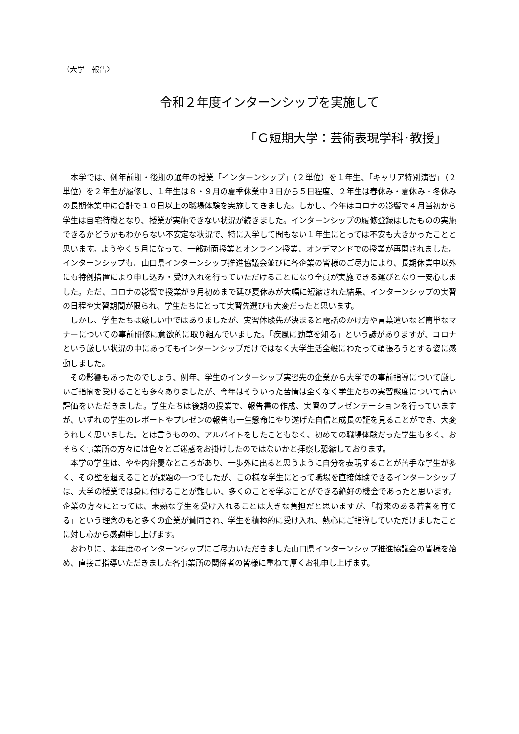〈大学　報告〉
令和２年度インターンシップを実施して
「Ｇ短期大学：芸術表現学科･教授」
本学では、例年前期・後期の通年の授業「インターンシップ」（２単位）を１年生、「キャリア特別演習」（２単位）を２年生が履修し、１年生は８・９月の夏季休業中３日から５日程度、２年生は春休み・夏休み・冬休みの長期休業中に合計で１０日以上の職場体験を実施してきました。しかし、今年はコロナの影響で４月当初から学生は自宅待機となり、授業が実施できない状況が続きました。インターンシップの履修登録はしたものの実施できるかどうかもわからない不安定な状況で、特に入学して間もない１年生にとっては不安も大きかったことと思います。ようやく５月になって、一部対面授業とオンライン授業、オンデマンドでの授業が再開されました。インターンシップも、山口県インターンシップ推進協議会並びに各企業の皆様のご尽力により、長期休業中以外にも特例措置により申し込み・受け入れを行っていただけることになり全員が実施できる運びとなり一安心しました。ただ、コロナの影響で授業が９月初めまで延び夏休みが大幅に短縮された結果、インターンシップの実習の日程や実習期間が限られ、学生たちにとって実習先選びも大変だったと思います。
しかし、学生たちは厳しい中ではありましたが、実習体験先が決まると電話のかけ方や言葉遣いなど簡単なマナーについての事前研修に意欲的に取り組んでいました。「疾風に勁草を知る」という諺がありますが、コロナという厳しい状況の中にあってもインターンシップだけではなく大学生活全般にわたって頑張ろうとする姿に感動しました。
その影響もあったのでしょう、例年、学生のインターシップ実習先の企業から大学での事前指導について厳しいご指摘を受けることも多々ありましたが、今年はそういった苦情は全くなく学生たちの実習態度について高い評価をいただきました。学生たちは後期の授業で、報告書の作成、実習のプレゼンテーションを行っていますが、いずれの学生のレポートやプレゼンの報告も一生懸命にやり遂げた自信と成長の証を見ることができ、大変うれしく思いました。とは言うものの、アルバイトをしたこともなく、初めての職場体験だった学生も多く、おそらく事業所の方々には色々とご迷惑をお掛けしたのではないかと拝察し恐縮しております。
本学の学生は、やや内弁慶なところがあり、一歩外に出ると思うように自分を表現することが苦手な学生が多く、その壁を超えることが課題の一つでしたが、この様な学生にとって職場を直接体験できるインターンシップは、大学の授業では身に付けることが難しい、多くのことを学ぶことができる絶好の機会であったと思います。企業の方々にとっては、未熟な学生を受け入れることは大きな負担だと思いますが、「将来のある若者を育てる」という理念のもと多くの企業が賛同され、学生を積極的に受け入れ、熱心にご指導していただけましたことに対し心から感謝申し上げます。
おわりに、本年度のインターンシップにご尽力いただきました山口県インターンシップ推進協議会の皆様を始め、直接ご指導いただきました各事業所の関係者の皆様に重ねて厚くお礼申し上げます。